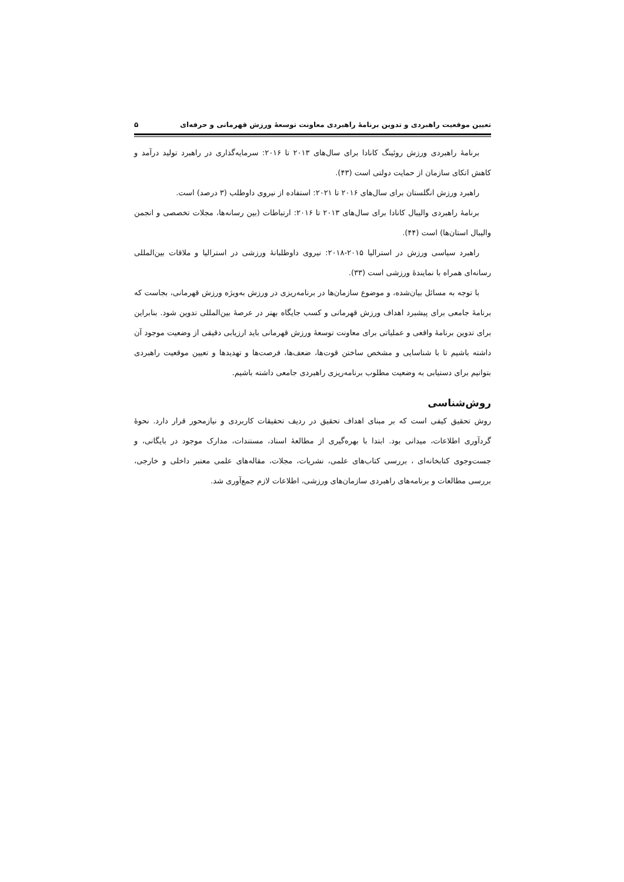تعیین موقعیت راهبردی و تدوین برنامۀ راهبردی معاونت توسعۀ ورزش قهرمانی و حرفه‌ای ۵
برنامۀ راهبردی ورزش روئینگ کانادا برای سال‌های ۲۰۱۳ تا ۲۰۱۶: سرمایه‌گذاری در راهبرد تولید درآمد و کاهش اتکای سازمان از حمایت دولتی است (۴۳).
راهبرد ورزش انگلستان برای سال‌های ۲۰۱۶ تا ۲۰۲۱: استفاده از نیروی داوطلب (۳ درصد) است.
برنامۀ راهبردی والیبال کانادا برای سال‌های ۲۰۱۳ تا ۲۰۱۶: ارتباطات (بین رسانه‌ها، مجلات تخصصی و انجمن والیبال استان‌ها) است (۴۴).
راهبرد سیاسی ورزش در استرالیا ۲۰۱۵-۲۰۱۸: نیروی داوطلبانۀ ورزشی در استرالیا و ملاقات بین‌المللی رسانه‌ای همراه با نمایندۀ ورزشی است (۳۳).
با توجه به مسائل بیان‌شده، و موضوع سازمان‌ها در برنامه‌ریزی در ورزش به‌ویژه ورزش قهرمانی، بجاست که برنامۀ جامعی برای پیشبرد اهداف ورزش قهرمانی و کسب جایگاه بهتر در عرصۀ بین‌المللی تدوین شود. بنابراین برای تدوین برنامۀ واقعی و عملیاتی برای معاونت توسعۀ ورزش قهرمانی باید ارزیابی دقیقی از وضعیت موجود آن داشته باشیم تا با شناسایی و مشخص ساختن قوت‌ها، ضعف‌ها، فرصت‌ها و تهدیدها و تعیین موقعیت راهبردی بتوانیم برای دستیابی به وضعیت مطلوب برنامه‌ریزی راهبردی جامعی داشته باشیم.
روش‌شناسی
روش تحقیق کیفی است که بر مبنای اهداف تحقیق در ردیف تحقیقات کاربردی و نیازمحور قرار دارد. نحوۀ گردآوری اطلاعات، میدانی بود. ابتدا با بهره‌گیری از مطالعۀ اسناد، مستندات، مدارک موجود در بایگانی، و جست‌وجوی کتابخانه‌ای ، بررسی کتاب‌های علمی، نشریات، مجلات، مقاله‌های علمی معتبر داخلی و خارجی، بررسی مطالعات و برنامه‌های راهبردی سازمان‌های ورزشی، اطلاعات لازم جمع‌آوری شد.